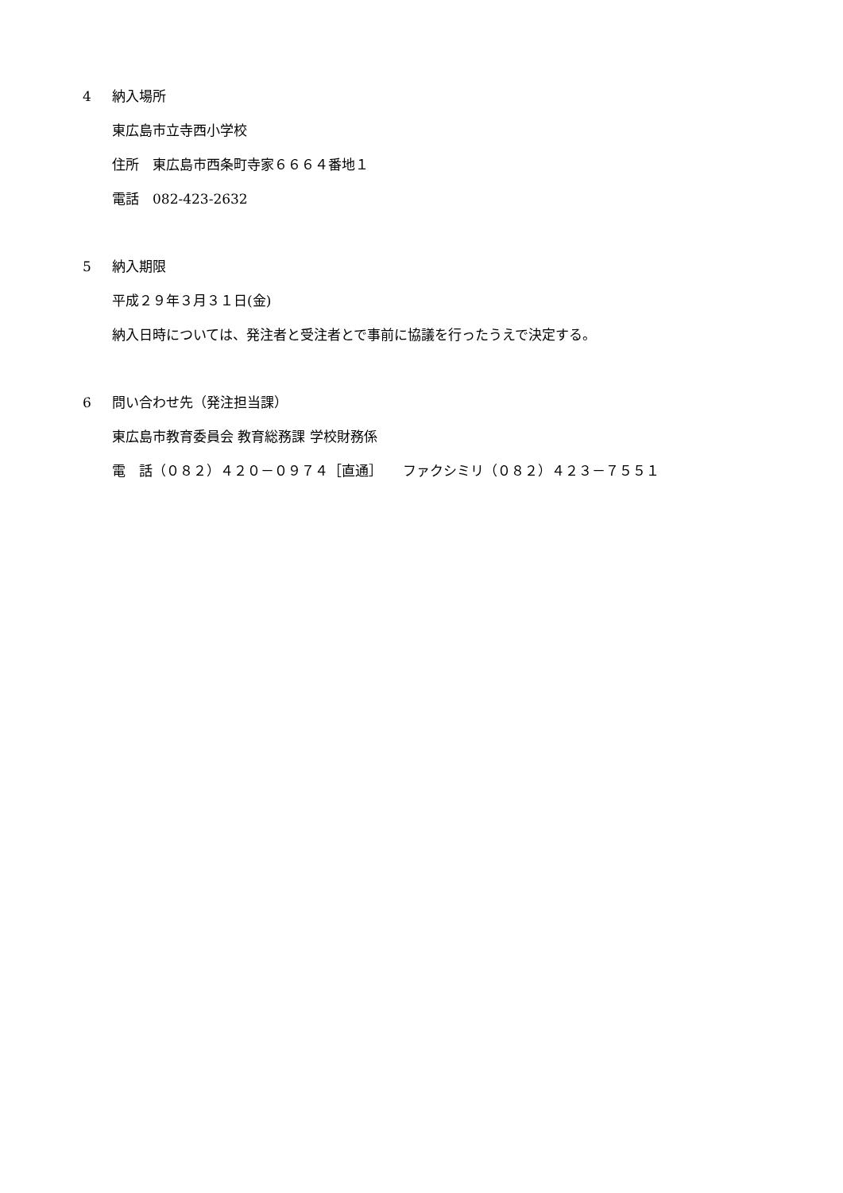4 納入場所
東広島市立寺西小学校
住所　東広島市西条町寺家６６６４番地１
電話　082-423-2632
5 納入期限
平成２９年３月３１日(金)
納入日時については、発注者と受注者とで事前に協議を行ったうえで決定する。
6 問い合わせ先（発注担当課）
東広島市教育委員会 教育総務課 学校財務係
電　話（０８２）４２０－０９７４［直通］　　ファクシミリ（０８２）４２３－７５５１